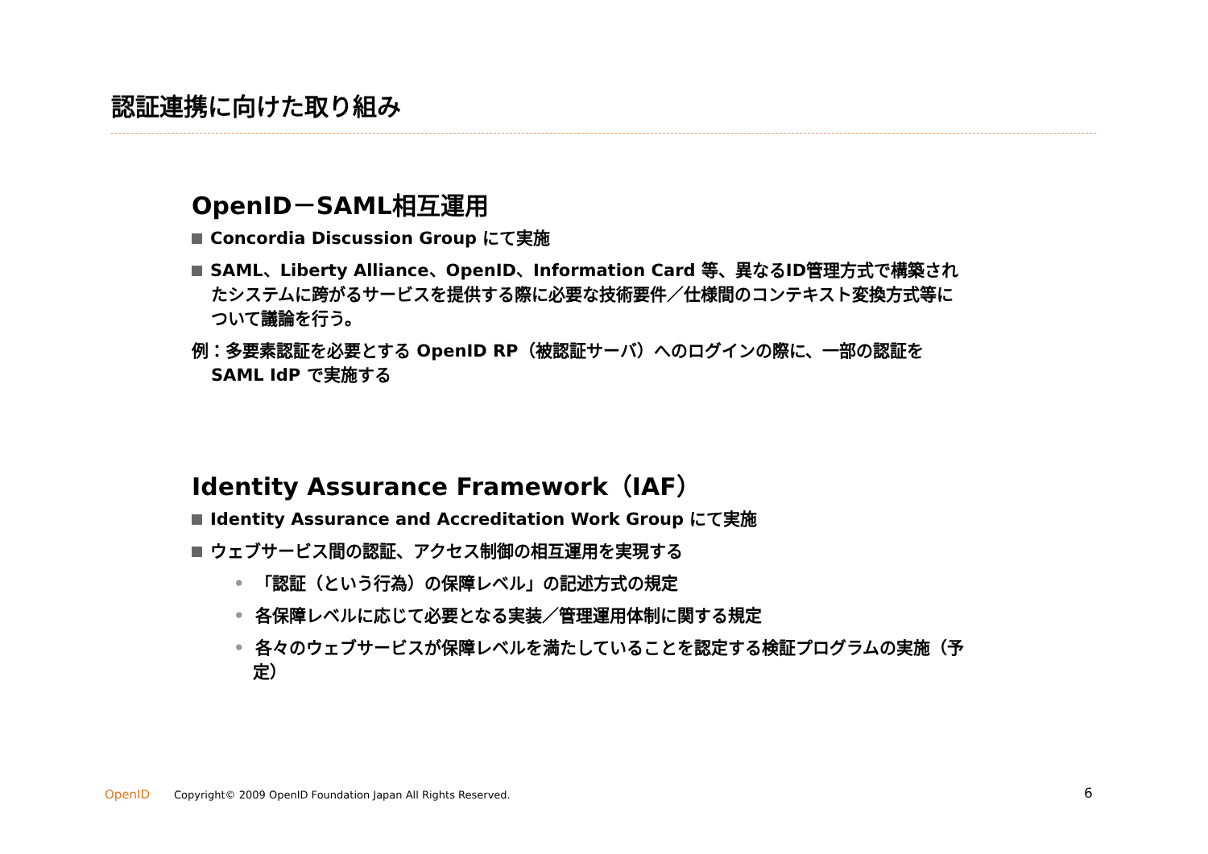認証連携に向けた取り組み
OpenID－SAML相互運用
Concordia Discussion Group にて実施
SAML、Liberty Alliance、OpenID、Information Card 等、異なるID管理方式で構築されたシステムに跨がるサービスを提供する際に必要な技術要件／仕様間のコンテキスト変換方式等について議論を行う。
例：多要素認証を必要とする OpenID RP（被認証サーバ）へのログインの際に、一部の認証をSAML IdP で実施する
Identity Assurance Framework（IAF）
Identity Assurance and Accreditation Work Group にて実施
ウェブサービス間の認証、アクセス制御の相互運用を実現する
• 「認証（という行為）の保障レベル」の記述方式の規定
• 各保障レベルに応じて必要となる実装／管理運用体制に関する規定
• 各々のウェブサービスが保障レベルを満たしていることを認定する検証プログラムの実施（予定）
OpenID Copyright© 2009 OpenID Foundation Japan All Rights Reserved.
6